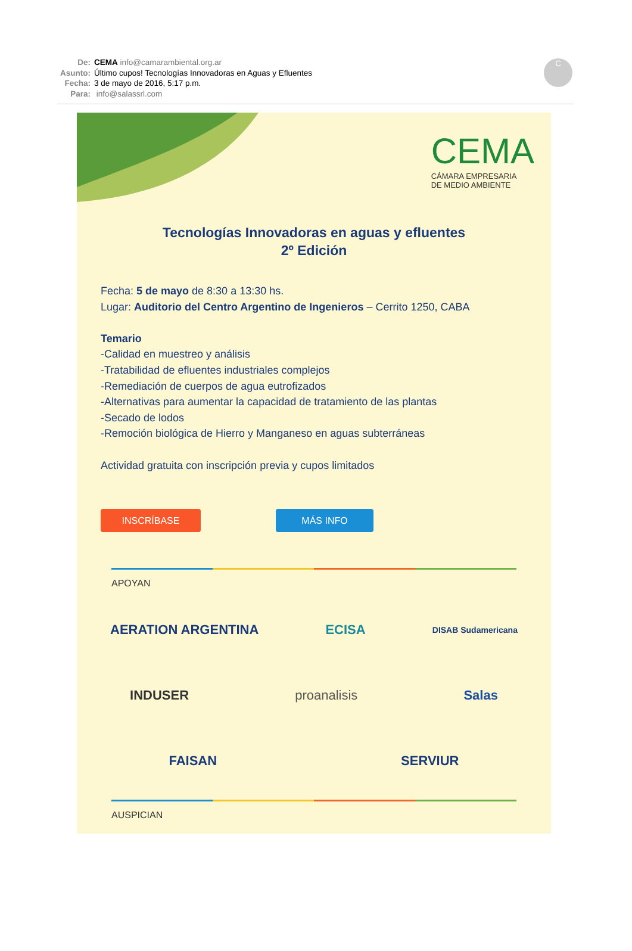De: CEMA info@camarambiental.org.ar
Asunto: Último cupos! Tecnologías Innovadoras en Aguas y Efluentes
Fecha: 3 de mayo de 2016, 5:17 p.m.
Para: info@salassrl.com
C
CEMA
CÁMARA EMPRESARIA
DE MEDIO AMBIENTE
Tecnologías Innovadoras en aguas y efluentes
2º Edición
Fecha: 5 de mayo de 8:30 a 13:30 hs.
Lugar: Auditorio del Centro Argentino de Ingenieros – Cerrito 1250, CABA
Temario
-Calidad en muestreo y análisis
-Tratabilidad de efluentes industriales complejos
-Remediación de cuerpos de agua eutrofizados
-Alternativas para aumentar la capacidad de tratamiento de las plantas
-Secado de lodos
-Remoción biológica de Hierro y Manganeso en aguas subterráneas
Actividad gratuita con inscripción previa y cupos limitados
INSCRÍBASE MÁS INFO
APOYAN
AERATION ARGENTINA ECISA DISAB Sudamericana
INDUSER proanalisis Salas
FAISAN SERVIUR
AUSPICIAN